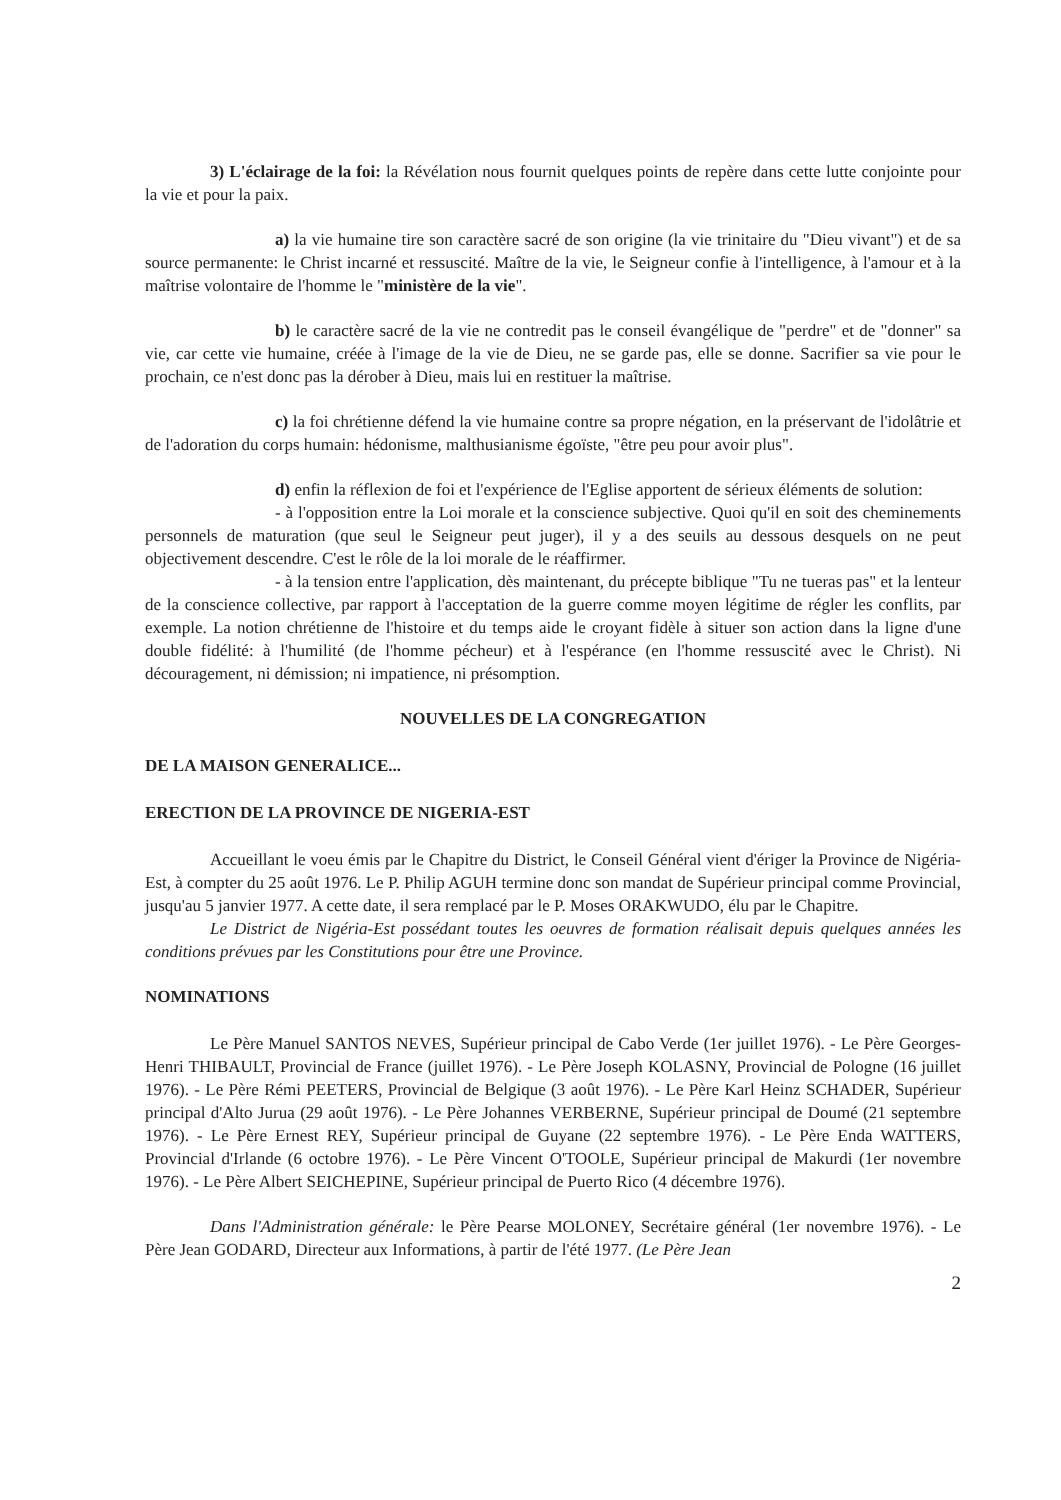3) L'éclairage de la foi: la Révélation nous fournit quelques points de repère dans cette lutte conjointe pour la vie et pour la paix.
a) la vie humaine tire son caractère sacré de son origine (la vie trinitaire du "Dieu vivant") et de sa source permanente: le Christ incarné et ressuscité. Maître de la vie, le Seigneur confie à l'intelligence, à l'amour et à la maîtrise volontaire de l'homme le "ministère de la vie".
b) le caractère sacré de la vie ne contredit pas le conseil évangélique de "perdre" et de "donner" sa vie, car cette vie humaine, créée à l'image de la vie de Dieu, ne se garde pas, elle se donne. Sacrifier sa vie pour le prochain, ce n'est donc pas la dérober à Dieu, mais lui en restituer la maîtrise.
c) la foi chrétienne défend la vie humaine contre sa propre négation, en la préservant de l'idolâtrie et de l'adoration du corps humain: hédonisme, malthusianisme égoïste, "être peu pour avoir plus".
d) enfin la réflexion de foi et l'expérience de l'Eglise apportent de sérieux éléments de solution:
- à l'opposition entre la Loi morale et la conscience subjective. Quoi qu'il en soit des cheminements personnels de maturation (que seul le Seigneur peut juger), il y a des seuils au dessous desquels on ne peut objectivement descendre. C'est le rôle de la loi morale de le réaffirmer.
- à la tension entre l'application, dès maintenant, du précepte biblique "Tu ne tueras pas" et la lenteur de la conscience collective, par rapport à l'acceptation de la guerre comme moyen légitime de régler les conflits, par exemple. La notion chrétienne de l'histoire et du temps aide le croyant fidèle à situer son action dans la ligne d'une double fidélité: à l'humilité (de l'homme pécheur) et à l'espérance (en l'homme ressuscité avec le Christ). Ni découragement, ni démission; ni impatience, ni présomption.
NOUVELLES DE LA CONGREGATION
DE LA MAISON GENERALICE...
ERECTION DE LA PROVINCE DE NIGERIA-EST
Accueillant le voeu émis par le Chapitre du District, le Conseil Général vient d'ériger la Province de Nigéria-Est, à compter du 25 août 1976. Le P. Philip AGUH termine donc son mandat de Supérieur principal comme Provincial, jusqu'au 5 janvier 1977. A cette date, il sera remplacé par le P. Moses ORAKWUDO, élu par le Chapitre.
Le District de Nigéria-Est possédant toutes les oeuvres de formation réalisait depuis quelques années les conditions prévues par les Constitutions pour être une Province.
NOMINATIONS
Le Père Manuel SANTOS NEVES, Supérieur principal de Cabo Verde (1er juillet 1976). - Le Père Georges-Henri THIBAULT, Provincial de France (juillet 1976). - Le Père Joseph KOLASNY, Provincial de Pologne (16 juillet 1976). - Le Père Rémi PEETERS, Provincial de Belgique (3 août 1976). - Le Père Karl Heinz SCHADER, Supérieur principal d'Alto Jurua (29 août 1976). - Le Père Johannes VERBERNE, Supérieur principal de Doumé (21 septembre 1976). - Le Père Ernest REY, Supérieur principal de Guyane (22 septembre 1976). - Le Père Enda WATTERS, Provincial d'Irlande (6 octobre 1976). - Le Père Vincent O'TOOLE, Supérieur principal de Makurdi (1er novembre 1976). - Le Père Albert SEICHEPINE, Supérieur principal de Puerto Rico (4 décembre 1976).
Dans l'Administration générale: le Père Pearse MOLONEY, Secrétaire général (1er novembre 1976). - Le Père Jean GODARD, Directeur aux Informations, à partir de l'été 1977. (Le Père Jean
2